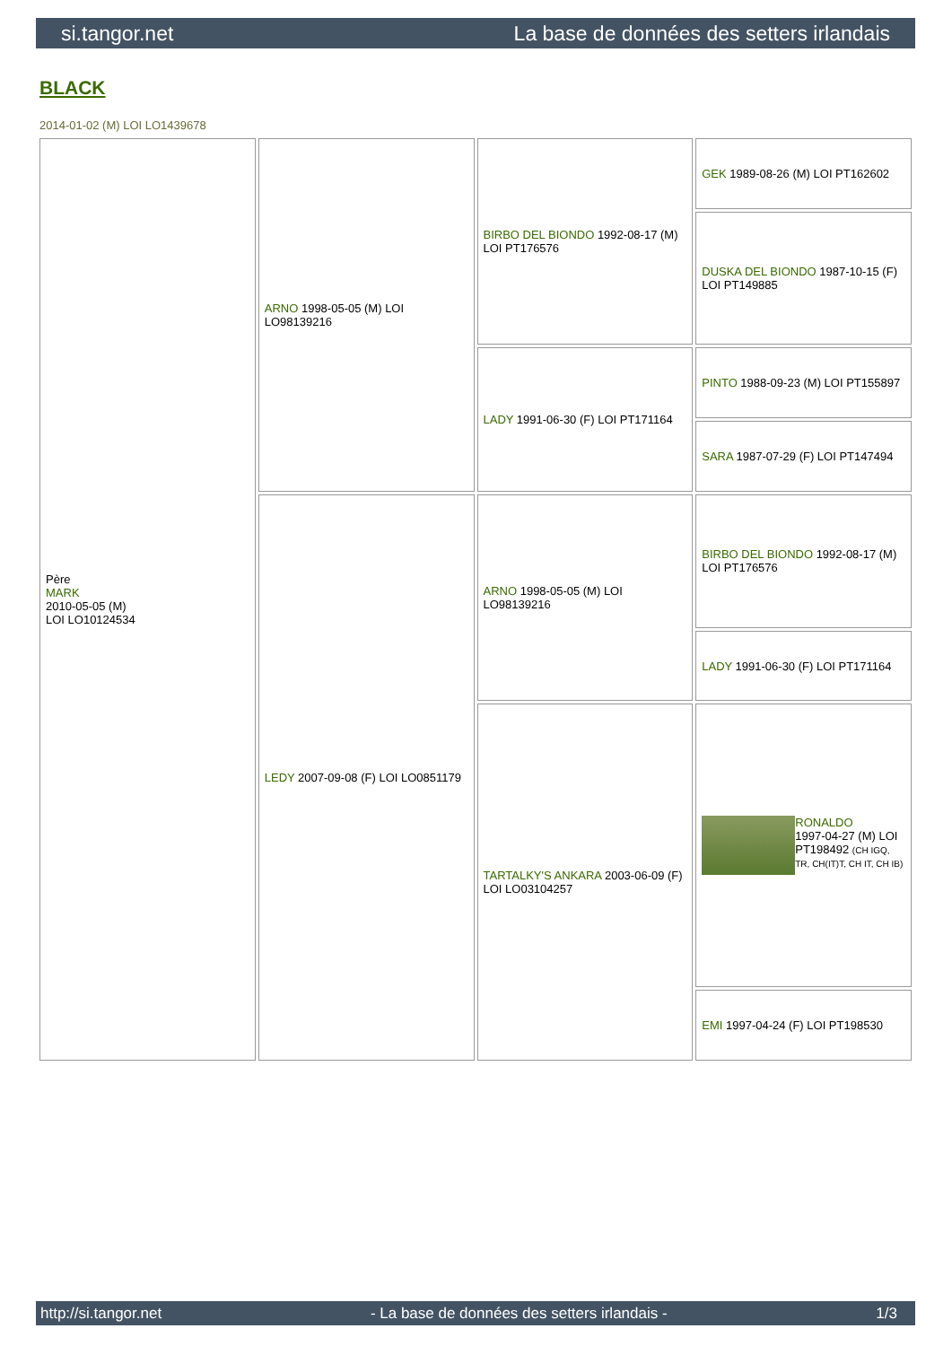si.tangor.net La base de données des setters irlandais
BLACK
2014-01-02 (M) LOI LO1439678
| Père MARK 2010-05-05 (M) LOI LO10124534 | ARNO 1998-05-05 (M) LOI LO98139216 | BIRBO DEL BIONDO 1992-08-17 (M) LOI PT176576 | GEK 1989-08-26 (M) LOI PT162602 |
| | | | DUSKA DEL BIONDO 1987-10-15 (F) LOI PT149885 |
| | | LADY 1991-06-30 (F) LOI PT171164 | PINTO 1988-09-23 (M) LOI PT155897 |
| | | | SARA 1987-07-29 (F) LOI PT147494 |
| | LEDY 2007-09-08 (F) LOI LO0851179 | ARNO 1998-05-05 (M) LOI LO98139216 | BIRBO DEL BIONDO 1992-08-17 (M) LOI PT176576 |
| | | | LADY 1991-06-30 (F) LOI PT171164 |
| | | TARTALKY'S ANKARA 2003-06-09 (F) LOI LO03104257 | RONALDO 1997-04-27 (M) LOI PT198492 (CH IGQ, TR, CH(IT)T, CH IT, CH IB) |
| | | | EMI 1997-04-24 (F) LOI PT198530 |
http://si.tangor.net - La base de données des setters irlandais - 1/3